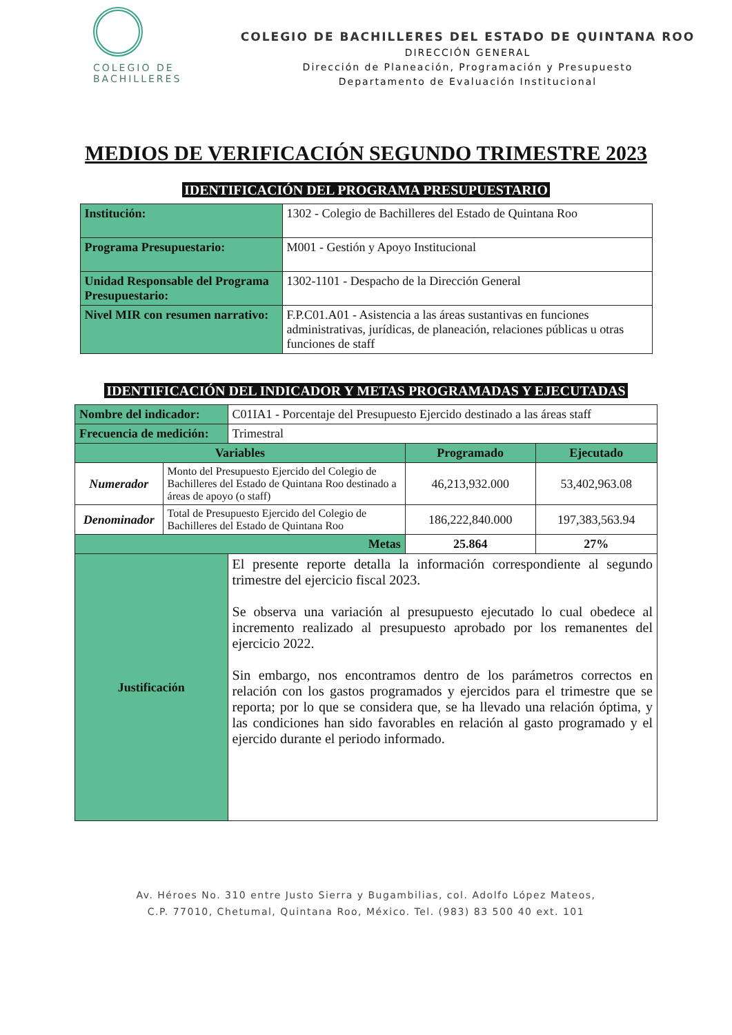COLEGIO DE
BACHILLERES
COLEGIO DE BACHILLERES DEL ESTADO DE QUINTANA ROO
DIRECCIÓN GENERAL
Dirección de Planeación, Programación y Presupuesto
Departamento de Evaluación Institucional
MEDIOS DE VERIFICACIÓN SEGUNDO TRIMESTRE 2023
IDENTIFICACIÓN DEL PROGRAMA PRESUPUESTARIO
| Institución: | 1302 - Colegio de Bachilleres del Estado de Quintana Roo |
| Programa Presupuestario: | M001 - Gestión y Apoyo Institucional |
| Unidad Responsable del Programa Presupuestario: | 1302-1101 - Despacho de la Dirección General |
| Nivel MIR con resumen narrativo: | F.P.C01.A01 - Asistencia a las áreas sustantivas en funciones administrativas, jurídicas, de planeación, relaciones públicas u otras funciones de staff |
IDENTIFICACIÓN DEL INDICADOR Y METAS PROGRAMADAS Y EJECUTADAS
| Nombre del indicador: | | C01IA1 - Porcentaje del Presupuesto Ejercido destinado a las áreas staff | | |
| Frecuencia de medición: | | Trimestral | | |
| Variables | | | Programado | Ejecutado |
| Numerador | Monto del Presupuesto Ejercido del Colegio de Bachilleres del Estado de Quintana Roo destinado a áreas de apoyo (o staff) | | 46,213,932.000 | 53,402,963.08 |
| Denominador | Total de Presupuesto Ejercido del Colegio de Bachilleres del Estado de Quintana Roo | | 186,222,840.000 | 197,383,563.94 |
| Metas | | | 25.864 | 27% |
| Justificación | | El presente reporte detalla la información correspondiente al segundo trimestre del ejercicio fiscal 2023. Se observa una variación al presupuesto ejecutado lo cual obedece al incremento realizado al presupuesto aprobado por los remanentes del ejercicio 2022. Sin embargo, nos encontramos dentro de los parámetros correctos en relación con los gastos programados y ejercidos para el trimestre que se reporta; por lo que se considera que, se ha llevado una relación óptima, y las condiciones han sido favorables en relación al gasto programado y el ejercido durante el periodo informado. | | |
Av. Héroes No. 310 entre Justo Sierra y Bugambilias, col. Adolfo López Mateos,
C.P. 77010, Chetumal, Quintana Roo, México. Tel. (983) 83 500 40 ext. 101